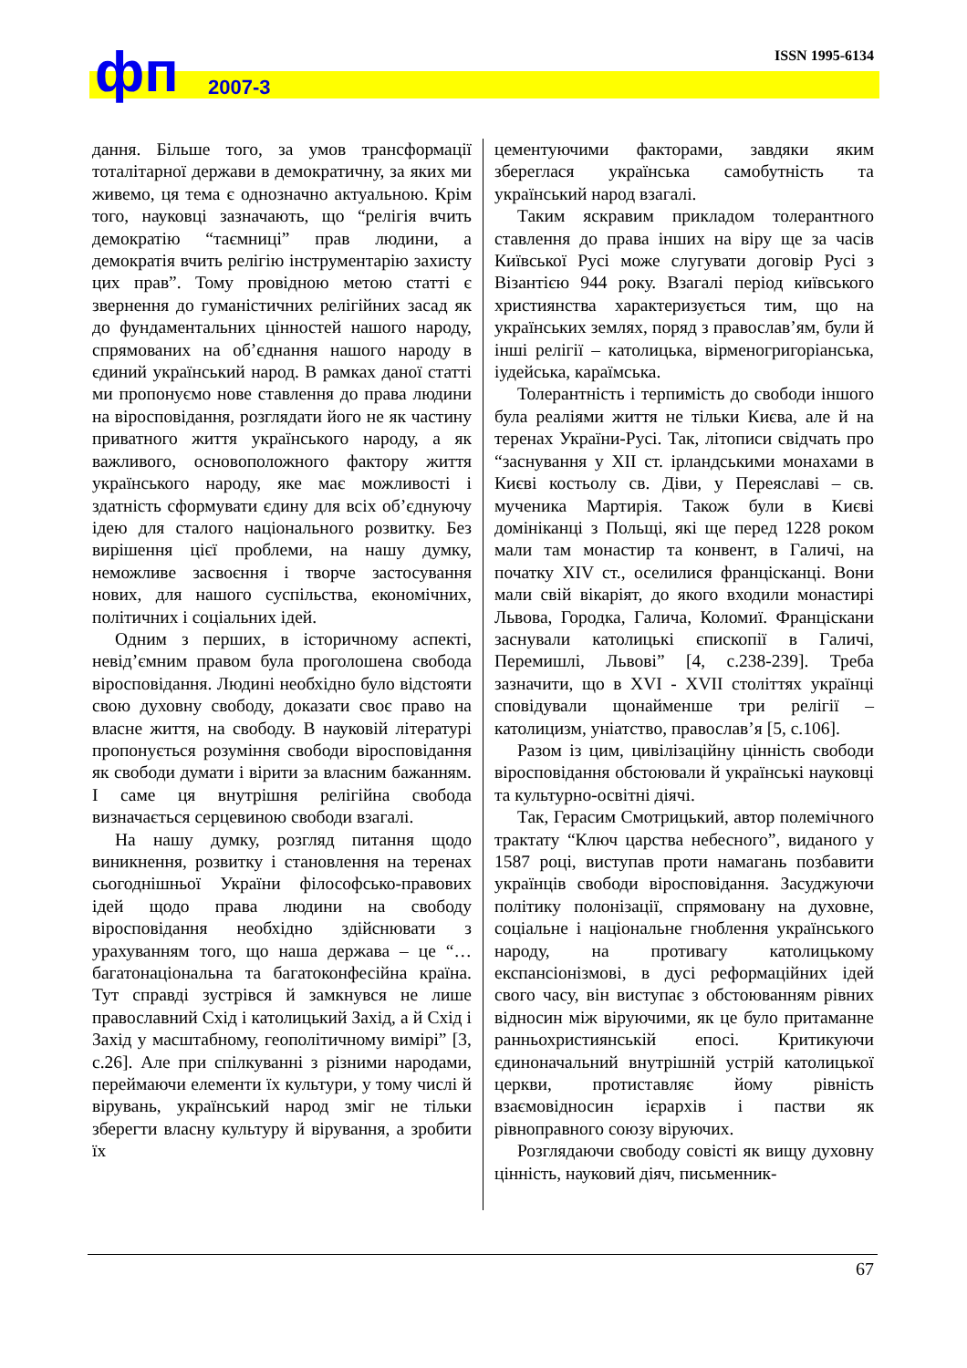ISSN 1995-6134 фп 2007-3
дання. Більше того, за умов трансформації тоталітарної держави в демократичну, за яких ми живемо, ця тема є однозначно актуальною. Крім того, науковці зазначають, що “релігія вчить демократію “таємниці” прав людини, а демократія вчить релігію інструментарію захисту цих прав”. Тому провідною метою статті є звернення до гуманістичних релігійних засад як до фундаментальних цінностей нашого народу, спрямованих на об’єднання нашого народу в єдиний український народ. В рамках даної статті ми пропонуємо нове ставлення до права людини на віросповідання, розглядати його не як частину приватного життя українського народу, а як важливого, основоположного фактору життя українського народу, яке має можливості і здатність сформувати єдину для всіх об’єднуючу ідею для сталого національного розвитку. Без вирішення цієї проблеми, на нашу думку, неможливе засвоєння і творче застосування нових, для нашого суспільства, економічних, політичних і соціальних ідей.
Одним з перших, в історичному аспекті, невід’ємним правом була проголошена свобода віросповідання. Людині необхідно було відстояти свою духовну свободу, доказати своє право на власне життя, на свободу. В науковій літературі пропонується розуміння свободи віросповідання як свободи думати і вірити за власним бажанням. І саме ця внутрішня релігійна свобода визначається серцевиною свободи взагалі.
На нашу думку, розгляд питання щодо виникнення, розвитку і становлення на теренах сьогоднішньої України філософсько-правових ідей щодо права людини на свободу віросповідання необхідно здійснювати з урахуванням того, що наша держава – це “…багатонаціональна та багатоконфесійна країна. Тут справді зустрівся й замкнувся не лише православний Схід і католицький Захід, а й Схід і Захід у масштабному, геополітичному вимірі” [3, с.26]. Але при спілкуванні з різними народами, переймаючи елементи їх культури, у тому числі й вірувань, український народ зміг не тільки зберегти власну культуру й вірування, а зробити їх
цементуючими факторами, завдяки яким збереглася українська самобутність та український народ взагалі.
Таким яскравим прикладом толерантного ставлення до права інших на віру ще за часів Київської Русі може слугувати договір Русі з Візантією 944 року. Взагалі період київського християнства характеризується тим, що на українських землях, поряд з православ’ям, були й інші релігії – католицька, вірменогригоріанська, іудейська, караїмська.
Толерантність і терпимість до свободи іншого була реаліями життя не тільки Києва, але й на теренах України-Русі. Так, літописи свідчать про “заснування у XII ст. ірландськими монахами в Києві костьолу св. Діви, у Переяславі – св. мученика Мартирія. Також були в Києві домініканці з Польщі, які ще перед 1228 роком мали там монастир та конвент, в Галичі, на початку XIV ст., оселилися францісканці. Вони мали свій вікаріят, до якого входили монастирі Львова, Городка, Галича, Коломиї. Францiскани заснували католицькі єпископії в Галичі, Перемишлі, Львові” [4, с.238-239]. Треба зазначити, що в XVI - XVII століттях українці сповідували щонайменше три релігії – католицизм, уніатство, православ’я [5, с.106].
Разом із цим, цивілізаційну цінність свободи віросповідання обстоювали й українські науковці та культурно-освітні діячі.
Так, Герасим Смотрицький, автор полемічного трактату “Ключ царства небесного”, виданого у 1587 році, виступав проти намагань позбавити українців свободи віросповідання. Засуджуючи політику полонізації, спрямовану на духовне, соціальне і національне гноблення українського народу, на противагу католицькому експансіонізмові, в дусі реформаційних ідей свого часу, він виступає з обстоюванням рівних відносин між віруючими, як це було притаманне ранньохристиянській епосі. Критикуючи єдиноначальний внутрішній устрій католицької церкви, протиставляє йому рівність взаємовідносин ієрархів і пастви як рівноправного союзу віруючих.
Розглядаючи свободу совісті як вищу духовну цінність, науковий діяч, письменник-
67